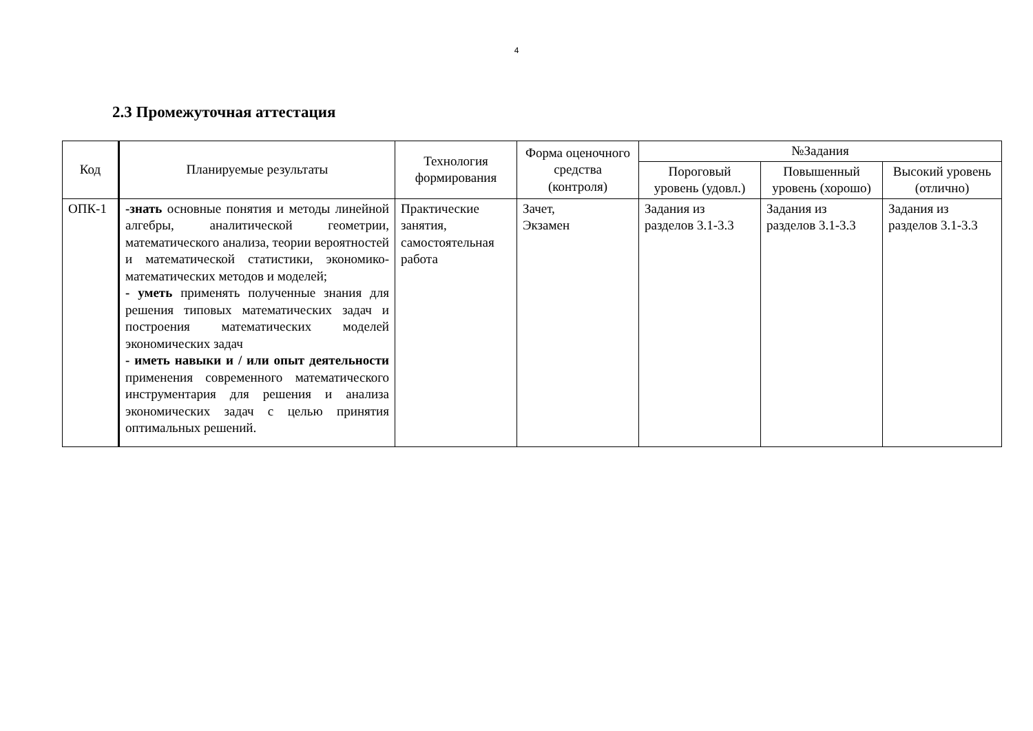4
2.3 Промежуточная аттестация
| Код | Планируемые результаты | Технология формирования | Форма оценочного средства (контроля) | №Задания | | |
| --- | --- | --- | --- | --- | --- | --- |
| | | | | Пороговый уровень (удовл.) | Повышенный уровень (хорошо) | Высокий уровень (отлично) |
| ОПК-1 | -знать основные понятия и методы линейной алгебры, аналитической геометрии, математического анализа, теории вероятностей и математической статистики, экономико-математических методов и моделей; - уметь применять полученные знания для решения типовых математических задач и построения математических моделей экономических задач - иметь навыки и / или опыт деятельности применения современного математического инструментария для решения и анализа экономических задач с целью принятия оптимальных решений. | Практические занятия, самостоятельная работа | Зачет, Экзамен | Задания из разделов 3.1-3.3 | Задания из разделов 3.1-3.3 | Задания из разделов 3.1-3.3 |